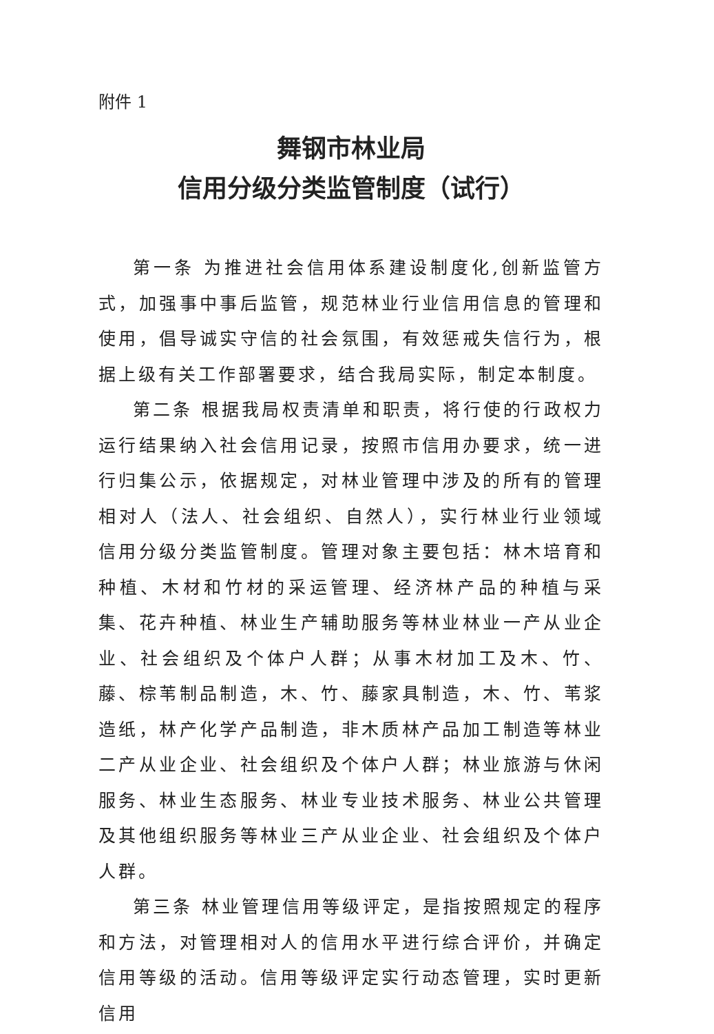附件 1
舞钢市林业局
信用分级分类监管制度（试行）
第一条 为推进社会信用体系建设制度化,创新监管方式，加强事中事后监管，规范林业行业信用信息的管理和使用，倡导诚实守信的社会氛围，有效惩戒失信行为，根据上级有关工作部署要求，结合我局实际，制定本制度。
第二条 根据我局权责清单和职责，将行使的行政权力运行结果纳入社会信用记录，按照市信用办要求，统一进行归集公示，依据规定，对林业管理中涉及的所有的管理相对人（法人、社会组织、自然人），实行林业行业领域信用分级分类监管制度。管理对象主要包括：林木培育和种植、木材和竹材的采运管理、经济林产品的种植与采集、花卉种植、林业生产辅助服务等林业林业一产从业企业、社会组织及个体户人群；从事木材加工及木、竹、藤、棕苇制品制造，木、竹、藤家具制造，木、竹、苇浆造纸，林产化学产品制造，非木质林产品加工制造等林业二产从业企业、社会组织及个体户人群；林业旅游与休闲服务、林业生态服务、林业专业技术服务、林业公共管理及其他组织服务等林业三产从业企业、社会组织及个体户人群。
第三条 林业管理信用等级评定，是指按照规定的程序和方法，对管理相对人的信用水平进行综合评价，并确定信用等级的活动。信用等级评定实行动态管理，实时更新信用